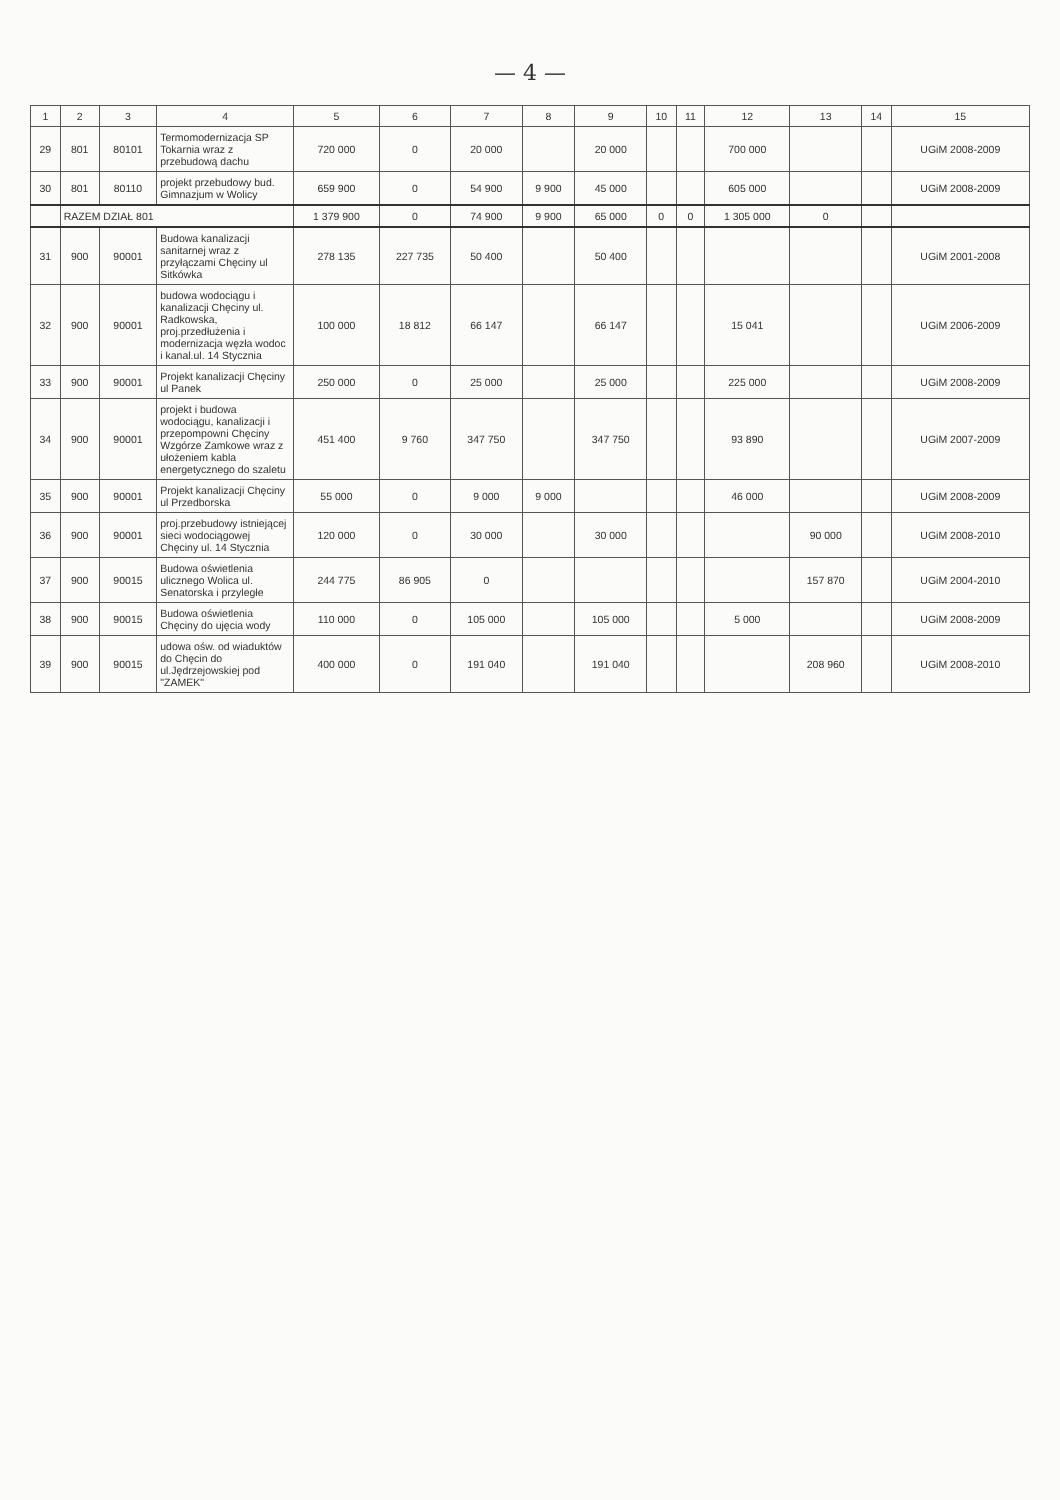— 4 —
| 1 | 2 | 3 | 4 | 5 | 6 | 7 | 8 | 9 | 10 | 11 | 12 | 13 | 14 | 15 |
| --- | --- | --- | --- | --- | --- | --- | --- | --- | --- | --- | --- | --- | --- | --- |
| 29 | 801 | 80101 | Termomodernizacja SP Tokarnia wraz z przebudową dachu | 720 000 | 0 | 20 000 | | 20 000 | | | 700 000 | | | UGiM 2008-2009 |
| 30 | 801 | 80110 | projekt przebudowy bud. Gimnazjum w Wolicy | 659 900 | 0 | 54 900 | 9 900 | 45 000 | | | 605 000 | | | UGiM 2008-2009 |
| | RAZEM DZIAŁ 801 | | | 1 379 900 | 0 | 74 900 | 9 900 | 65 000 | 0 | 0 | 1 305 000 | 0 | | |
| 31 | 900 | 90001 | Budowa kanalizacji sanitarnej wraz z przyłączami Chęciny ul Sitkówka | 278 135 | 227 735 | 50 400 | | 50 400 | | | | | | UGiM 2001-2008 |
| 32 | 900 | 90001 | budowa wodociągu i kanalizacji Chęciny ul. Radkowska, proj.przedłużenia i modernizacja węzła wodoc i kanal.ul. 14 Stycznia | 100 000 | 18 812 | 66 147 | | 66 147 | | | 15 041 | | | UGiM 2006-2009 |
| 33 | 900 | 90001 | Projekt kanalizacji Chęciny ul Panek | 250 000 | 0 | 25 000 | | 25 000 | | | 225 000 | | | UGiM 2008-2009 |
| 34 | 900 | 90001 | projekt i budowa wodociągu, kanalizacji i przepompowni Chęciny Wzgórze Zamkowe wraz z ułożeniem kabla energetycznego do szaletu | 451 400 | 9 760 | 347 750 | | 347 750 | | | 93 890 | | | UGiM 2007-2009 |
| 35 | 900 | 90001 | Projekt kanalizacji Chęciny ul Przedborska | 55 000 | 0 | 9 000 | 9 000 | | | | 46 000 | | | UGiM 2008-2009 |
| 36 | 900 | 90001 | proj.przebudowy istniejącej sieci wodociągowej Chęciny ul. 14 Stycznia | 120 000 | 0 | 30 000 | | 30 000 | | | | 90 000 | | UGiM 2008-2010 |
| 37 | 900 | 90015 | Budowa oświetlenia ulicznego Wolica ul. Senatorska i przyległe | 244 775 | 86 905 | 0 | | | | | | 157 870 | | UGiM 2004-2010 |
| 38 | 900 | 90015 | Budowa oświetlenia Chęciny do ujęcia wody | 110 000 | 0 | 105 000 | | 105 000 | | | 5 000 | | | UGiM 2008-2009 |
| 39 | 900 | 90015 | udowa ośw. od wiaduktów do Chęcin do ul.Jędrzejowskiej pod "ZAMEK" | 400 000 | 0 | 191 040 | | 191 040 | | | | 208 960 | | UGiM 2008-2010 |